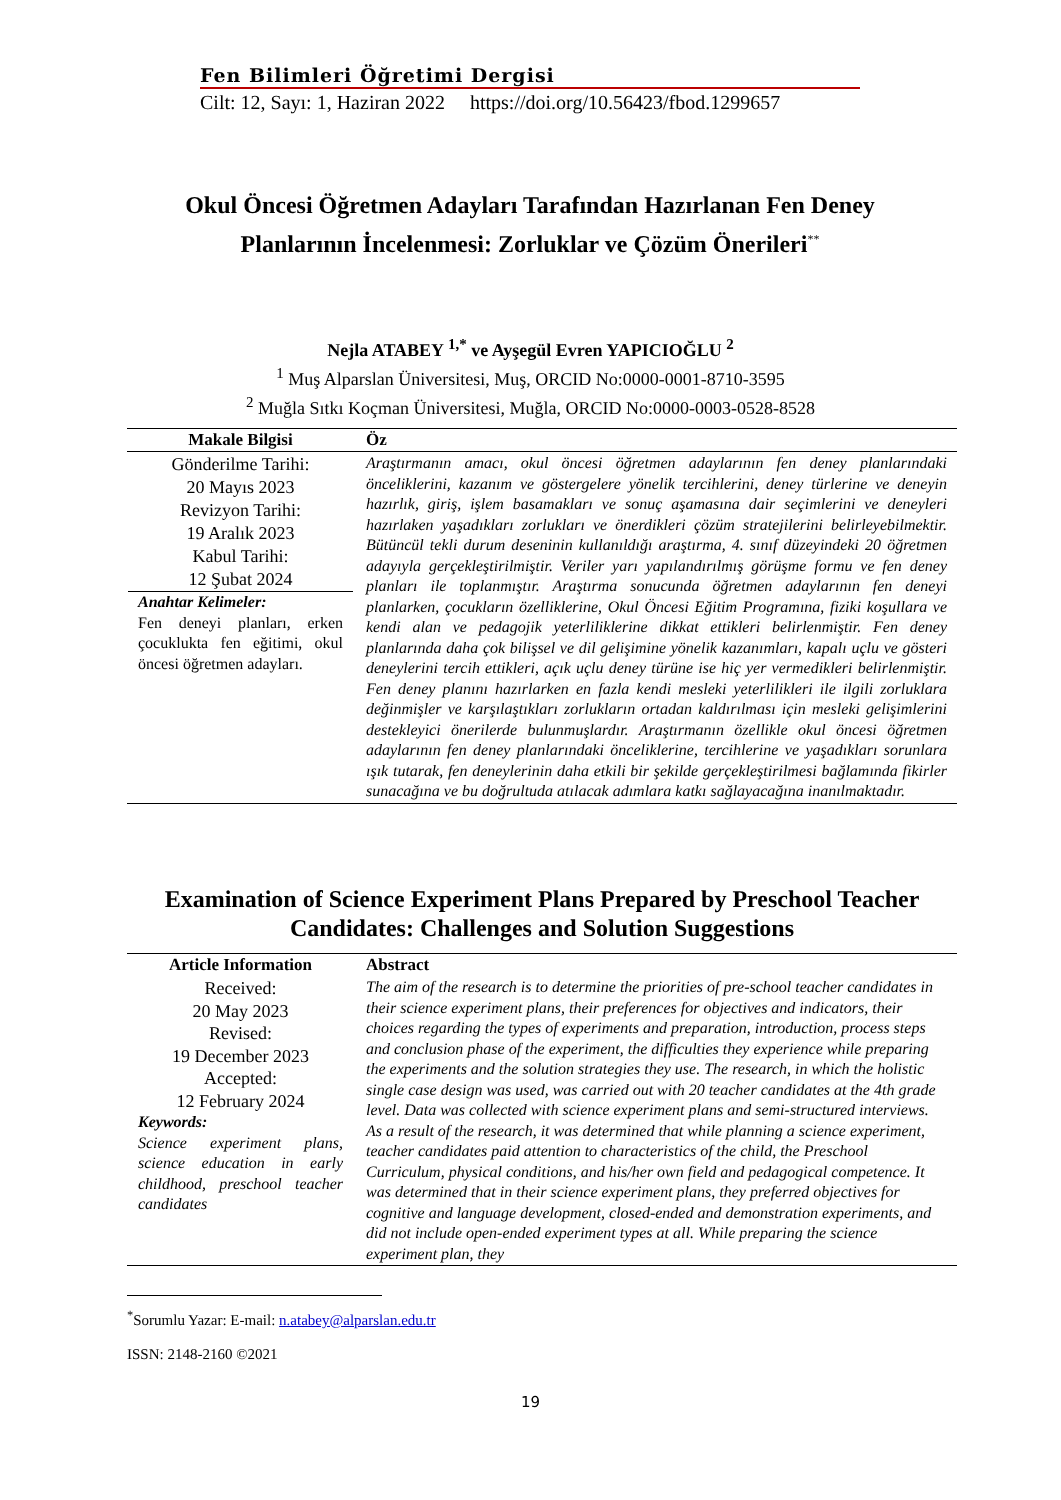Fen Bilimleri Öğretimi Dergisi
Cilt: 12, Sayı: 1, Haziran 2022 https://doi.org/10.56423/fbod.1299657
Okul Öncesi Öğretmen Adayları Tarafından Hazırlanan Fen Deney Planlarının İncelenmesi: Zorluklar ve Çözüm Önerileri<sup>**</sup>
Nejla ATABEY <sup>1,*</sup> ve Ayşegül Evren YAPICIOĞLU <sup>2</sup>
<sup>1</sup> Muş Alparslan Üniversitesi, Muş, ORCID No:0000-0001-8710-3595
<sup>2</sup> Muğla Sıtkı Koçman Üniversitesi, Muğla, ORCID No:0000-0003-0528-8528
| Makale Bilgisi | Öz |
| --- | --- |
| Gönderilme Tarihi: 20 Mayıs 2023 Revizyon Tarihi: 19 Aralık 2023 Kabul Tarihi: 12 Şubat 2024 Anahtar Kelimeler: Fen deneyi planları, erken çocuklukta fen eğitimi, okul öncesi öğretmen adayları. | Araştırmanın amacı, okul öncesi öğretmen adaylarının fen deney planlarındaki önceliklerini, kazanım ve göstergelere yönelik tercihlerini, deney türlerine ve deneyin hazırlık, giriş, işlem basamakları ve sonuç aşamasına dair seçimlerini ve deneyleri hazırlaken yaşadıkları zorlukları ve önerdikleri çözüm stratejilerini belirleyebilmektir. Bütüncül tekli durum deseninin kullanıldığı araştırma, 4. sınıf düzeyindeki 20 öğretmen adayıyla gerçekleştirilmiştir. Veriler yarı yapılandırılmış görüşme formu ve fen deney planları ile toplanmıştır. Araştırma sonucunda öğretmen adaylarının fen deneyi planlarken, çocukların özelliklerine, Okul Öncesi Eğitim Programına, fiziki koşullara ve kendi alan ve pedagojik yeterliliklerine dikkat ettikleri belirlenmiştir. Fen deney planlarında daha çok bilişsel ve dil gelişimine yönelik kazanımları, kapalı uçlu ve gösteri deneylerini tercih ettikleri, açık uçlu deney türüne ise hiç yer vermedikleri belirlenmiştir. Fen deney planını hazırlarken en fazla kendi mesleki yeterlilikleri ile ilgili zorluklara değinmişler ve karşılaştıkları zorlukların ortadan kaldırılması için mesleki gelişimlerini destekleyici önerilerde bulunmuşlardır. Araştırmanın özellikle okul öncesi öğretmen adaylarının fen deney planlarındaki önceliklerine, tercihlerine ve yaşadıkları sorunlara ışık tutarak, fen deneylerinin daha etkili bir şekilde gerçekleştirilmesi bağlamında fikirler sunacağına ve bu doğrultuda atılacak adımlara katkı sağlayacağına inanılmaktadır. |
Examination of Science Experiment Plans Prepared by Preschool Teacher Candidates: Challenges and Solution Suggestions
| Article Information | Abstract |
| --- | --- |
| Received: 20 May 2023 Revised: 19 December 2023 Accepted: 12 February 2024 Keywords: Science experiment plans, science education in early childhood, preschool teacher candidates | The aim of the research is to determine the priorities of pre-school teacher candidates in their science experiment plans, their preferences for objectives and indicators, their choices regarding the types of experiments and preparation, introduction, process steps and conclusion phase of the experiment, the difficulties they experience while preparing the experiments and the solution strategies they use. The research, in which the holistic single case design was used, was carried out with 20 teacher candidates at the 4th grade level. Data was collected with science experiment plans and semi-structured interviews. As a result of the research, it was determined that while planning a science experiment, teacher candidates paid attention to characteristics of the child, the Preschool Curriculum, physical conditions, and his/her own field and pedagogical competence. It was determined that in their science experiment plans, they preferred objectives for cognitive and language development, closed-ended and demonstration experiments, and did not include open-ended experiment types at all. While preparing the science experiment plan, they |
<sup>*</sup> Sorumlu Yazar: E-mail: n.atabey@alparslan.edu.tr
ISSN: 2148-2160 ©2021
19